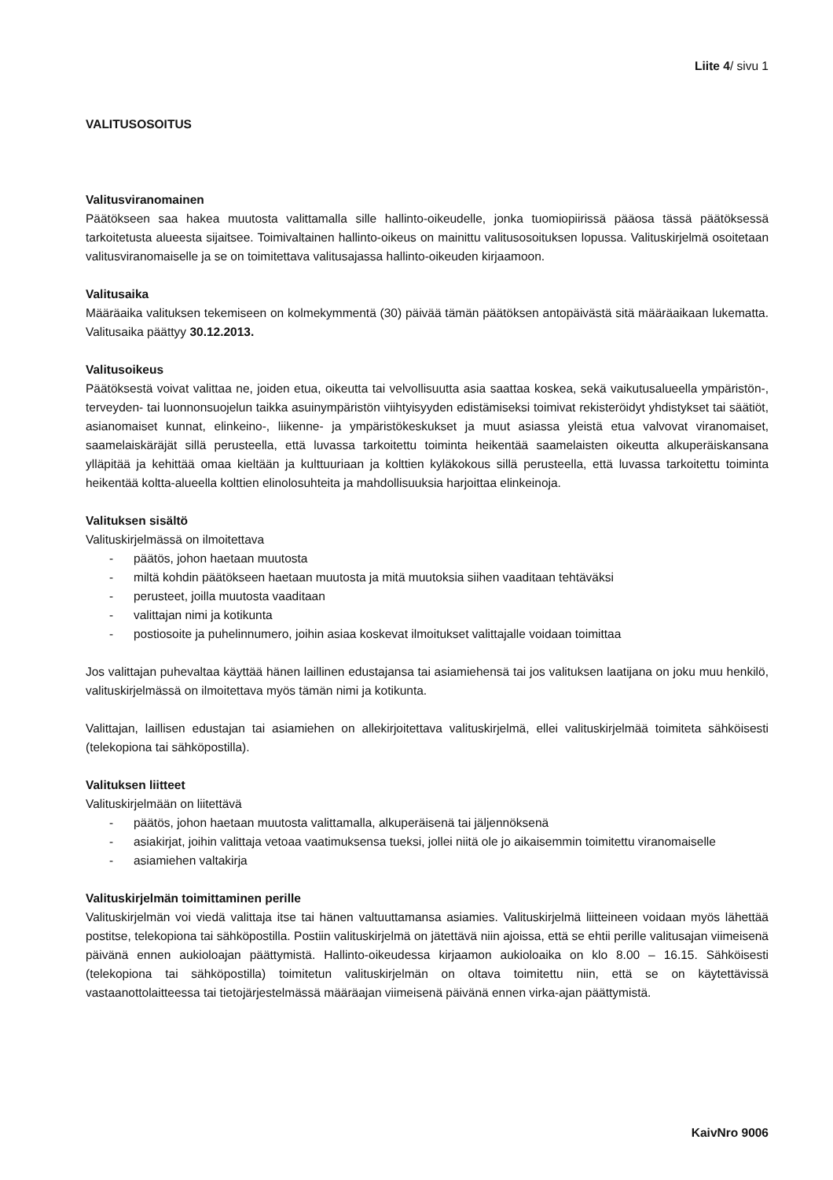Liite 4/ sivu 1
VALITUSOSOITUS
Valitusviranomainen
Päätökseen saa hakea muutosta valittamalla sille hallinto-oikeudelle, jonka tuomiopiirissä pääosa tässä päätöksessä tarkoitetusta alueesta sijaitsee. Toimivaltainen hallinto-oikeus on mainittu valitusosoituksen lopussa. Valituskirjelmä osoitetaan valitusviranomaiselle ja se on toimitettava valitusajassa hallinto-oikeuden kirjaamoon.
Valitusaika
Määräaika valituksen tekemiseen on kolmekymmentä (30) päivää tämän päätöksen antopäivästä sitä määräaikaan lukematta. Valitusaika päättyy 30.12.2013.
Valitusoikeus
Päätöksestä voivat valittaa ne, joiden etua, oikeutta tai velvollisuutta asia saattaa koskea, sekä vaikutusalueella ympäristön-, terveyden- tai luonnonsuojelun taikka asuinympäristön viihtyisyyden edistämiseksi toimivat rekisteröidyt yhdistykset tai säätiöt, asianomaiset kunnat, elinkeino-, liikenne- ja ympäristökeskukset ja muut asiassa yleistä etua valvovat viranomaiset, saamelaiskäräjät sillä perusteella, että luvassa tarkoitettu toiminta heikentää saamelaisten oikeutta alkuperäiskansana ylläpitää ja kehittää omaa kieltään ja kulttuuriaan ja kolttien kyläkokous sillä perusteella, että luvassa tarkoitettu toiminta heikentää koltta-alueella kolttien elinolosuhteita ja mahdollisuuksia harjoittaa elinkeinoja.
Valituksen sisältö
Valituskirjelmässä on ilmoitettava
- päätös, johon haetaan muutosta
- miltä kohdin päätökseen haetaan muutosta ja mitä muutoksia siihen vaaditaan tehtäväksi
- perusteet, joilla muutosta vaaditaan
- valittajan nimi ja kotikunta
- postiosoite ja puhelinnumero, joihin asiaa koskevat ilmoitukset valittajalle voidaan toimittaa
Jos valittajan puhevaltaa käyttää hänen laillinen edustajansa tai asiamiehensä tai jos valituksen laatijana on joku muu henkilö, valituskirjelmässä on ilmoitettava myös tämän nimi ja kotikunta.
Valittajan, laillisen edustajan tai asiamiehen on allekirjoitettava valituskirjelmä, ellei valituskirjelmää toimiteta sähköisesti (telekopiona tai sähköpostilla).
Valituksen liitteet
Valituskirjelmään on liitettävä
- päätös, johon haetaan muutosta valittamalla, alkuperäisenä tai jäljennöksenä
- asiakirjat, joihin valittaja vetoaa vaatimuksensa tueksi, jollei niitä ole jo aikaisemmin toimitettu viranomaiselle
- asiamiehen valtakirja
Valituskirjelmän toimittaminen perille
Valituskirjelmän voi viedä valittaja itse tai hänen valtuuttamansa asiamies. Valituskirjelmä liitteineen voidaan myös lähettää postitse, telekopiona tai sähköpostilla. Postiin valituskirjelmä on jätettävä niin ajoissa, että se ehtii perille valitusajan viimeisenä päivänä ennen aukioloajan päättymistä. Hallinto-oikeudessa kirjaamon aukioloaika on klo 8.00 – 16.15. Sähköisesti (telekopiona tai sähköpostilla) toimitetun valituskirjelmän on oltava toimitettu niin, että se on käytettävissä vastaanottolaitteessa tai tietojärjestelmässä määräajan viimeisenä päivänä ennen virka-ajan päättymistä.
KaivNro 9006